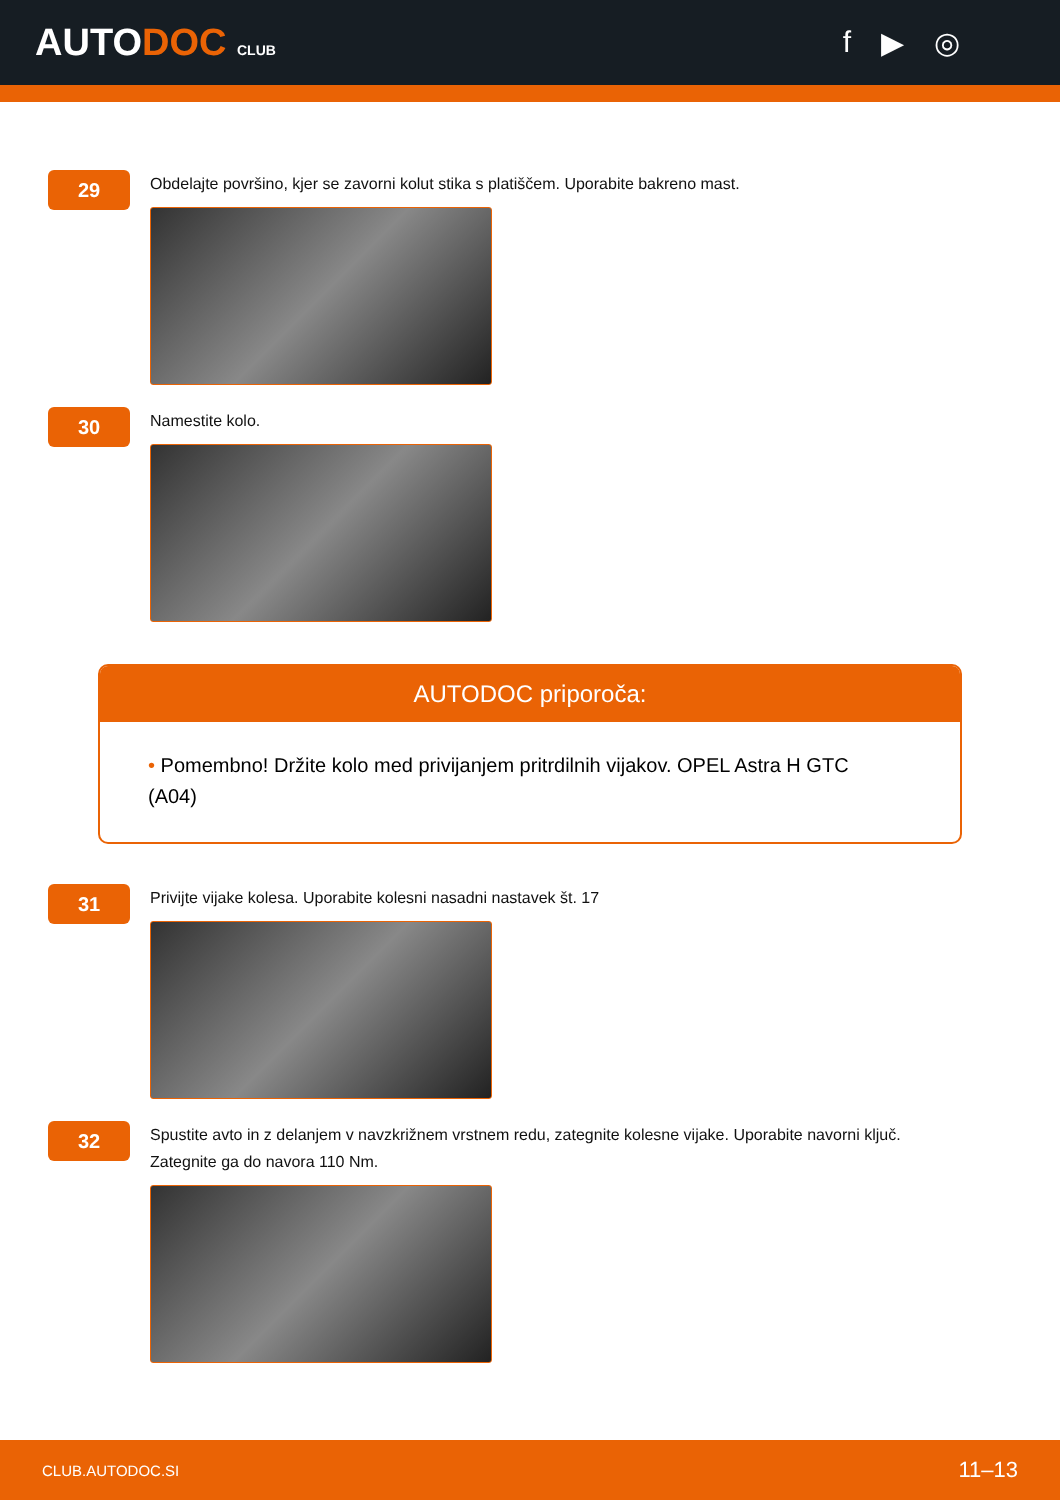AUTODOC CLUB
f ▶ ◎
29
Obdelajte površino, kjer se zavorni kolut stika s platiščem. Uporabite bakreno mast.
30
Namestite kolo.
AUTODOC priporoča:
• Pomembno! Držite kolo med privijanjem pritrdilnih vijakov. OPEL Astra H GTC (A04)
31
Privijte vijake kolesa. Uporabite kolesni nasadni nastavek št. 17
32
Spustite avto in z delanjem v navzkrižnem vrstnem redu, zategnite kolesne vijake. Uporabite navorni ključ. Zategnite ga do navora 110 Nm.
CLUB.AUTODOC.SI 11–13